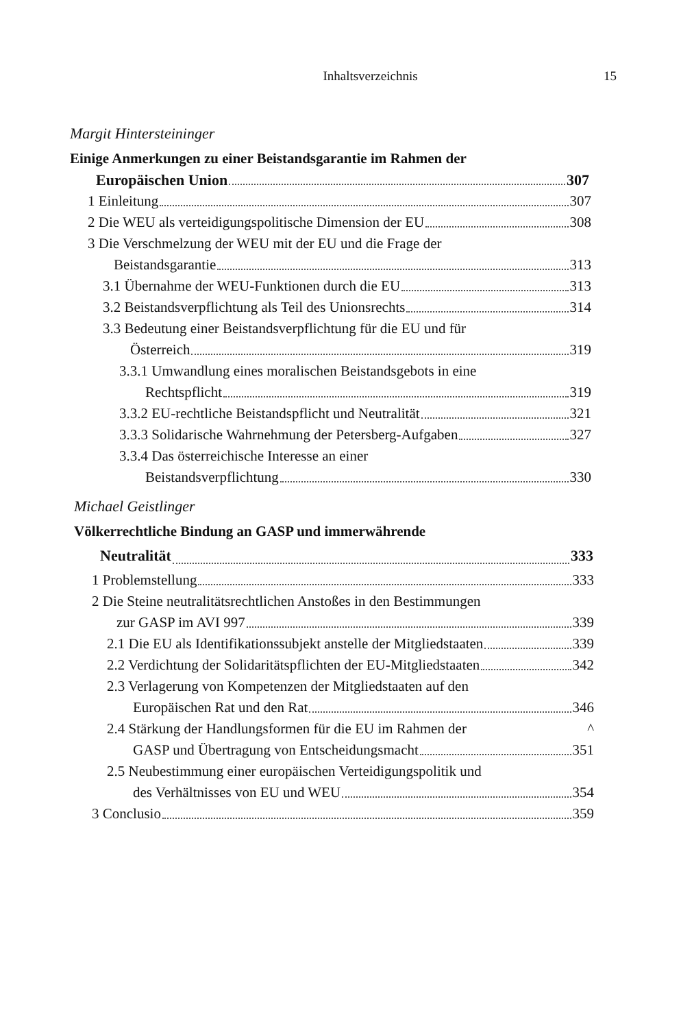Inhaltsverzeichnis 15
Margit Hintersteininger
Einige Anmerkungen zu einer Beistandsgarantie im Rahmen der
Europäischen Union
307
1 Einleitung
307
2 Die WEU als verteidigungspolitische Dimension der EU
308
3 Die Verschmelzung der WEU mit der EU und die Frage der
Beistandsgarantie
313
3.1 Übernahme der WEU-Funktionen durch die EU
313
3.2 Beistandsverpflichtung als Teil des Unionsrechts
314
3.3 Bedeutung einer Beistandsverpflichtung für die EU und für
Österreich
319
3.3.1 Umwandlung eines moralischen Beistandsgebots in eine
Rechtspflicht
319
3.3.2 EU-rechtliche Beistandspflicht und Neutralität
321
3.3.3 Solidarische Wahrnehmung der Petersberg-Aufgaben
327
3.3.4 Das österreichische Interesse an einer
Beistandsverpflichtung
330
Michael Geistlinger
Völkerrechtliche Bindung an GASP und immerwährende
Neutralität
333
1 Problemstellung
333
2 Die Steine neutralitätsrechtlichen Anstoßes in den Bestimmungen
zur GASP im AVI 997
339
2.1 Die EU als Identifikationssubjekt anstelle der Mitgliedstaaten
339
2.2 Verdichtung der Solidaritätspflichten der EU-Mitgliedstaaten
342
2.3 Verlagerung von Kompetenzen der Mitgliedstaaten auf den
Europäischen Rat und den Rat
346
2.4 Stärkung der Handlungsformen für die EU im Rahmen der
^
GASP und Übertragung von Entscheidungsmacht
351
2.5 Neubestimmung einer europäischen Verteidigungspolitik und
des Verhältnisses von EU und WEU
354
3 Conclusio
359